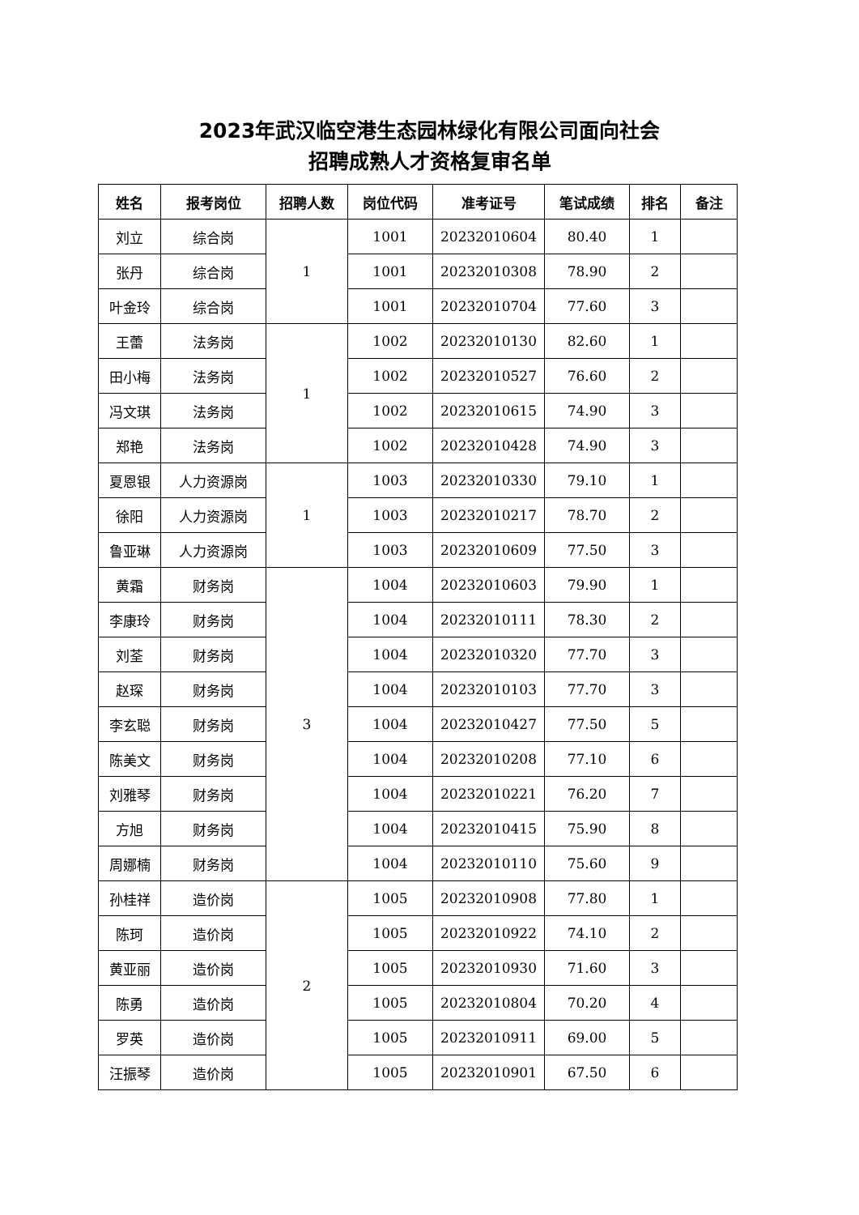2023年武汉临空港生态园林绿化有限公司面向社会
招聘成熟人才资格复审名单
| 姓名 | 报考岗位 | 招聘人数 | 岗位代码 | 准考证号 | 笔试成绩 | 排名 | 备注 |
| --- | --- | --- | --- | --- | --- | --- | --- |
| 刘立 | 综合岗 | 1 | 1001 | 20232010604 | 80.40 | 1 | |
| 张丹 | 综合岗 | | 1001 | 20232010308 | 78.90 | 2 | |
| 叶金玲 | 综合岗 | | 1001 | 20232010704 | 77.60 | 3 | |
| 王蕾 | 法务岗 | 1 | 1002 | 20232010130 | 82.60 | 1 | |
| 田小梅 | 法务岗 | | 1002 | 20232010527 | 76.60 | 2 | |
| 冯文琪 | 法务岗 | | 1002 | 20232010615 | 74.90 | 3 | |
| 郑艳 | 法务岗 | | 1002 | 20232010428 | 74.90 | 3 | |
| 夏恩银 | 人力资源岗 | 1 | 1003 | 20232010330 | 79.10 | 1 | |
| 徐阳 | 人力资源岗 | | 1003 | 20232010217 | 78.70 | 2 | |
| 鲁亚琳 | 人力资源岗 | | 1003 | 20232010609 | 77.50 | 3 | |
| 黄霜 | 财务岗 | 3 | 1004 | 20232010603 | 79.90 | 1 | |
| 李康玲 | 财务岗 | | 1004 | 20232010111 | 78.30 | 2 | |
| 刘荃 | 财务岗 | | 1004 | 20232010320 | 77.70 | 3 | |
| 赵琛 | 财务岗 | | 1004 | 20232010103 | 77.70 | 3 | |
| 李玄聪 | 财务岗 | | 1004 | 20232010427 | 77.50 | 5 | |
| 陈美文 | 财务岗 | | 1004 | 20232010208 | 77.10 | 6 | |
| 刘雅琴 | 财务岗 | | 1004 | 20232010221 | 76.20 | 7 | |
| 方旭 | 财务岗 | | 1004 | 20232010415 | 75.90 | 8 | |
| 周娜楠 | 财务岗 | | 1004 | 20232010110 | 75.60 | 9 | |
| 孙桂祥 | 造价岗 | 2 | 1005 | 20232010908 | 77.80 | 1 | |
| 陈珂 | 造价岗 | | 1005 | 20232010922 | 74.10 | 2 | |
| 黄亚丽 | 造价岗 | | 1005 | 20232010930 | 71.60 | 3 | |
| 陈勇 | 造价岗 | | 1005 | 20232010804 | 70.20 | 4 | |
| 罗英 | 造价岗 | | 1005 | 20232010911 | 69.00 | 5 | |
| 汪振琴 | 造价岗 | | 1005 | 20232010901 | 67.50 | 6 | |